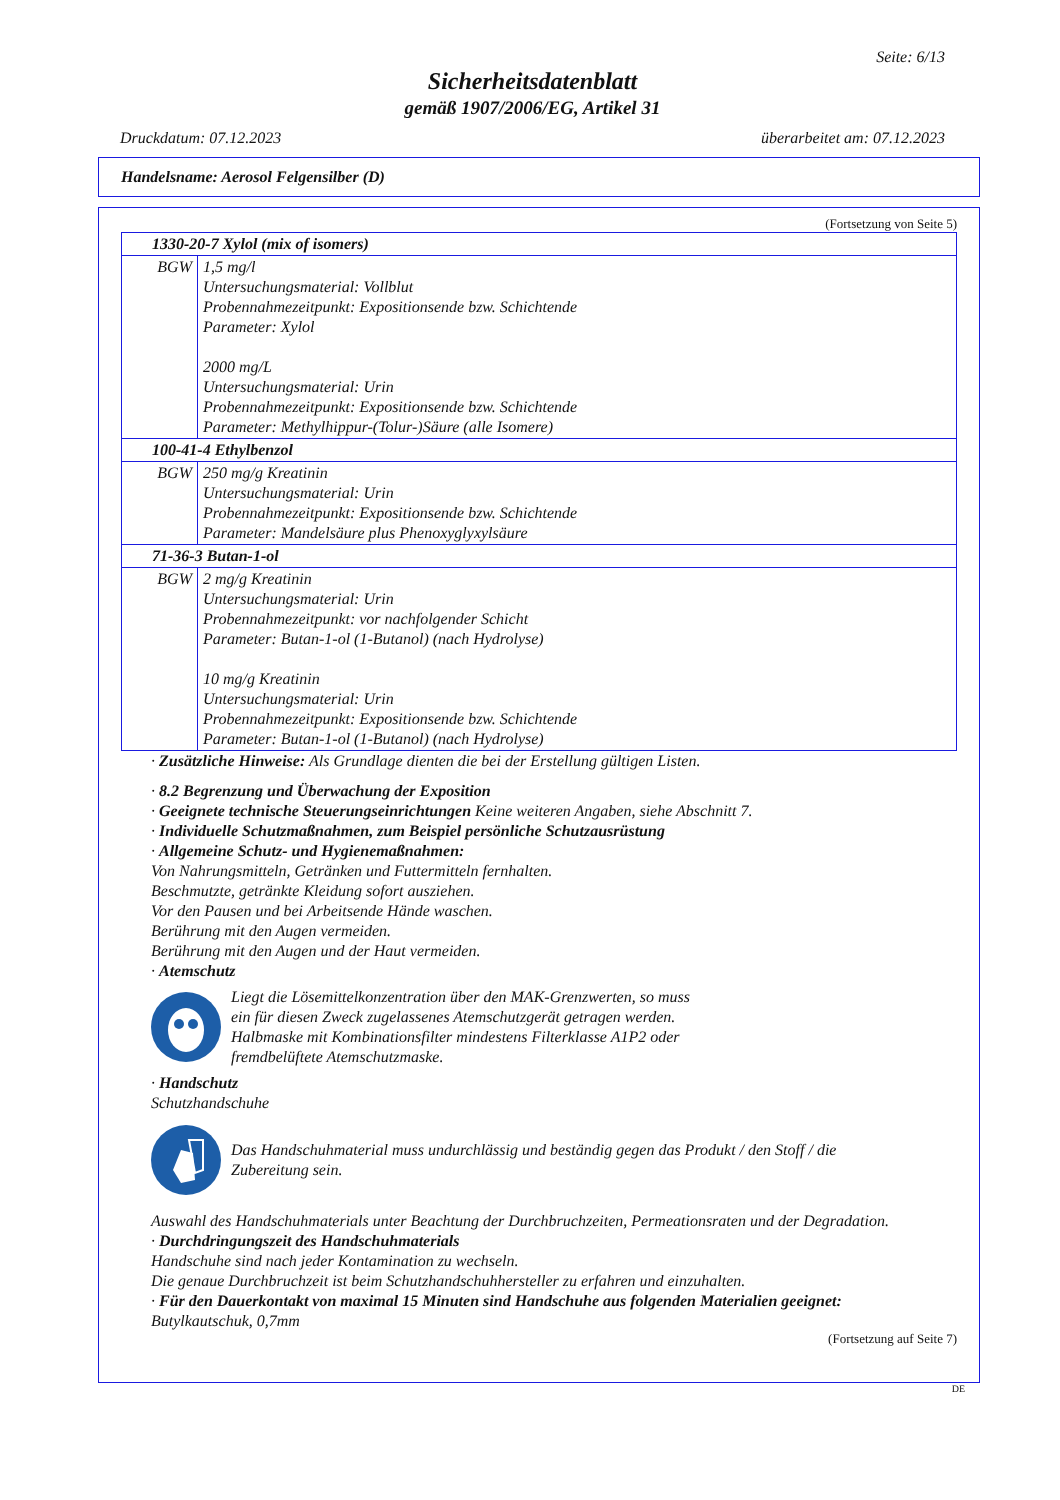Seite: 6/13
Sicherheitsdatenblatt
gemäß 1907/2006/EG, Artikel 31
Druckdatum: 07.12.2023 überarbeitet am: 07.12.2023
Handelsname: Aerosol Felgensilber (D)
(Fortsetzung von Seite 5)
| 1330-20-7 Xylol (mix of isomers) | |
| BGW | 1,5 mg/l Untersuchungsmaterial: Vollblut Probennahmezeitpunkt: Expositionsende bzw. Schichtende Parameter: Xylol 2000 mg/L Untersuchungsmaterial: Urin Probennahmezeitpunkt: Expositionsende bzw. Schichtende Parameter: Methylhippur-(Tolur-)Säure (alle Isomere) |
| 100-41-4 Ethylbenzol | |
| BGW | 250 mg/g Kreatinin Untersuchungsmaterial: Urin Probennahmezeitpunkt: Expositionsende bzw. Schichtende Parameter: Mandelsäure plus Phenoxyglyxylsäure |
| 71-36-3 Butan-1-ol | |
| BGW | 2 mg/g Kreatinin Untersuchungsmaterial: Urin Probennahmezeitpunkt: vor nachfolgender Schicht Parameter: Butan-1-ol (1-Butanol) (nach Hydrolyse) 10 mg/g Kreatinin Untersuchungsmaterial: Urin Probennahmezeitpunkt: Expositionsende bzw. Schichtende Parameter: Butan-1-ol (1-Butanol) (nach Hydrolyse) |
· Zusätzliche Hinweise: Als Grundlage dienten die bei der Erstellung gültigen Listen.
· 8.2 Begrenzung und Überwachung der Exposition
· Geeignete technische Steuerungseinrichtungen Keine weiteren Angaben, siehe Abschnitt 7.
· Individuelle Schutzmaßnahmen, zum Beispiel persönliche Schutzausrüstung
· Allgemeine Schutz- und Hygienemaßnahmen:
Von Nahrungsmitteln, Getränken und Futtermitteln fernhalten.
Beschmutzte, getränkte Kleidung sofort ausziehen.
Vor den Pausen und bei Arbeitsende Hände waschen.
Berührung mit den Augen vermeiden.
Berührung mit den Augen und der Haut vermeiden.
· Atemschutz
Liegt die Lösemittelkonzentration über den MAK-Grenzwerten, so muss
ein für diesen Zweck zugelassenes Atemschutzgerät getragen werden.
Halbmaske mit Kombinationsfilter mindestens Filterklasse A1P2 oder
fremdbelüftete Atemschutzmaske.
· Handschutz
Schutzhandschuhe
Das Handschuhmaterial muss undurchlässig und beständig gegen das Produkt / den Stoff / die
Zubereitung sein.
Auswahl des Handschuhmaterials unter Beachtung der Durchbruchzeiten, Permeationsraten und der Degradation.
· Durchdringungszeit des Handschuhmaterials
Handschuhe sind nach jeder Kontamination zu wechseln.
Die genaue Durchbruchzeit ist beim Schutzhandschuhhersteller zu erfahren und einzuhalten.
· Für den Dauerkontakt von maximal 15 Minuten sind Handschuhe aus folgenden Materialien geeignet:
Butylkautschuk, 0,7mm
(Fortsetzung auf Seite 7)
DE